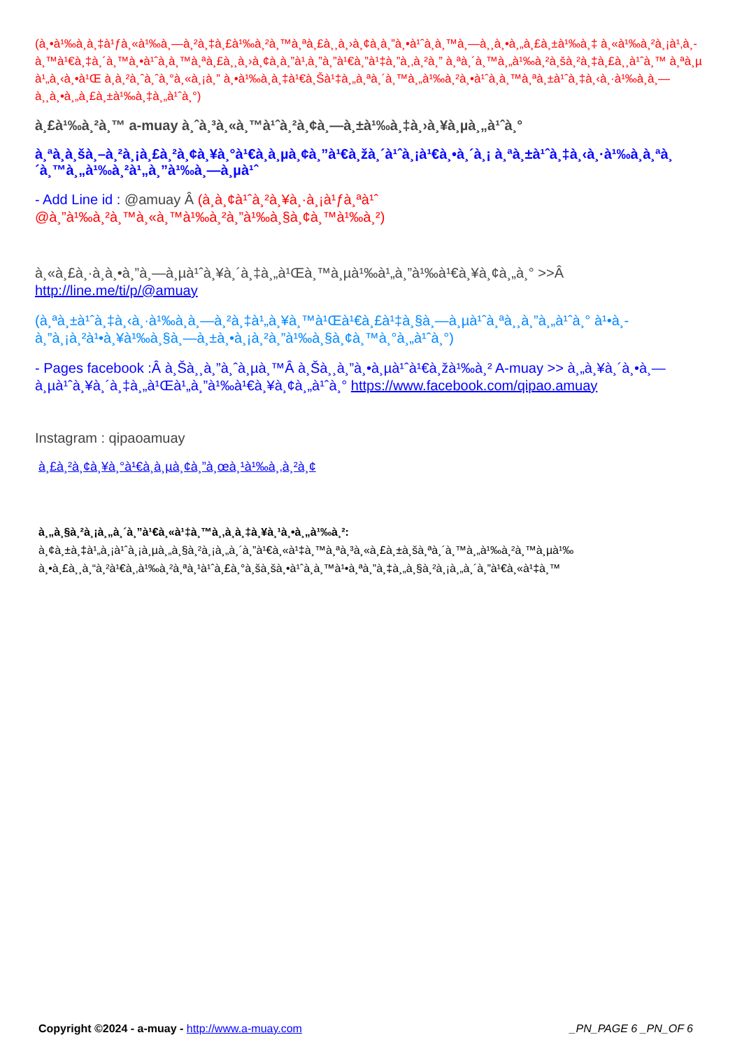(à¸•à¹‰à¸­à¸‡à¹ƒà¸«à¹‰à¸—à¸²à¸‡à¸£à¹‰à¸²à¸™à¸ªà¸£à¸¸à¸›à¸¢à¸­à¸”à¸•à¹ˆà¸­à¸™à¸—à¸¸à¸•à¸„à¸£à¸±à¹‰à¸‡ à¸«à¹‰à¸²à¸¡à¹‚à¸­à¸™à¹€à¸‡à¸´à¸™à¸•à¹ˆà¸­à¸™à¸ªà¸£à¸¸à¸›à¸¢à¸­à¸”à¹‚à¸”à¸”à¹€à¸”à¹‡à¸”à¸‚à¸²à¸” à¸ªà¸´à¸™à¸„à¹‰à¸²à¸šà¸²à¸‡à¸£à¸¸à¹ˆà¸™ à¸ªà¸µ à¹„à¸‹à¸•à¹Œ à¸­à¸²à¸ˆà¸ˆà¸°à¸«à¸¡à¸” à¸•à¹‰à¸­à¸‡à¹€à¸Šà¹‡à¸„à¸ªà¸´à¸™à¸„à¹‰à¸²à¸•à¹ˆà¸­à¸™à¸ªà¸±à¹ˆà¸‡à¸‹à¸·à¹‰à¸­à¸—à¸¸à¸•à¸„à¸£à¸±à¹‰à¸‡à¸„à¹ˆà¸°)
à¸£à¹‰à¸²à¸™ a-muay à¸ˆà¸³à¸«à¸™à¹ˆà¸²à¸¢à¸—à¸±à¹‰à¸‡à¸›à¸¥à¸µà¸„à¹ˆà¸°
à¸ªà¸­à¸šà¸–à¸²à¸¡à¸£à¸²à¸¢à¸¥à¸°à¹€à¸­à¸µà¸¢à¸”à¹€à¸žà¸´à¹ˆà¸¡à¹€à¸•à¸´à¸¡ à¸ªà¸±à¹ˆà¸‡à¸‹à¸·à¹‰à¸­à¸ªà¸´à¸™à¸„à¹‰à¸²à¹„à¸”à¹‰à¸—à¸µà¹ˆ
- Add Line id : @amuay Â (à¸­à¸¢à¹ˆà¸²à¸¥à¸·à¸¡à¹ƒà¸ªà¹ˆ @à¸”à¹‰à¸²à¸™à¸«à¸™à¹‰à¸²à¸”à¹‰à¸§à¸¢à¸™à¹‰à¸²)
à¸«à¸£à¸·à¸­à¸•à¸”à¸—à¸µà¹ˆà¸¥à¸´à¸‡à¸„à¹Œà¸™à¸µà¹‰à¹„à¸”à¹‰à¹€à¸¥à¸¢à¸„à¸° >>Â http://line.me/ti/p/@amuay
(à¸ªà¸±à¹ˆà¸‡à¸‹à¸·à¹‰à¸­à¸—à¸²à¸‡à¹„à¸¥à¸™à¹Œà¹€à¸£à¹‡à¸§à¸—à¸µà¹ˆà¸ªà¸¸à¸”à¸„à¹ˆà¸° à¹•à¸­à¸”à¸¡à¸²à¹•à¸¥à¹‰à¸§à¸—à¸±à¸•à¸¡à¸²à¸”à¹‰à¸§à¸¢à¸™à¸°à¸„à¹ˆà¸°)
- Pages facebook :Â à¸Šà¸¸à¸”à¸ˆà¸µà¸™Â à¸Šà¸¸à¸”à¸•à¸µà¹ˆà¹€à¸žà¹‰à¸² A-muay >> à¸„à¸¥à¸´à¸•à¸—à¸µà¹ˆà¸¥à¸´à¸‡à¸„à¹Œà¹„à¸”à¹‰à¹€à¸¥à¸¢à¸„à¹ˆà¸° https://www.facebook.com/qipao.amuay
Instagram : qipaoamuay
à¸£à¸²à¸¢à¸¥à¸°à¹€à¸­à¸µà¸¢à¸”à¸œà¸¹à¹‰à¸‚à¸²à¸¢
à¸„à¸§à¸²à¸¡à¸„à¸´à¸”à¹€à¸«à¹‡à¸™à¸‚à¸­à¸‡à¸¥à¸¹à¸•à¸„à¹‰à¸²:
à¸¢à¸±à¸‡à¹„à¸¡à¹ˆà¸¡à¸µà¸„à¸§à¸²à¸¡à¸„à¸´à¸”à¹€à¸«à¹‡à¸™à¸ªà¸³à¸«à¸£à¸±à¸šà¸ªà¸´à¸™à¸„à¹‰à¸²à¸™à¸µà¹‰ à¸•à¸£à¸¸à¸“à¸²à¹€à¸‚à¹‰à¸²à¸ªà¸¹à¹ˆà¸£à¸°à¸šà¸šà¸•à¹ˆà¸­à¸™à¹•à¸ªà¸”à¸‡à¸„à¸§à¸²à¸¡à¸„à¸´à¸”à¹€à¸«à¹‡à¸™
Copyright ©2024 - a-muay - http://www.a-muay.com _PN_PAGE 6 _PN_OF 6